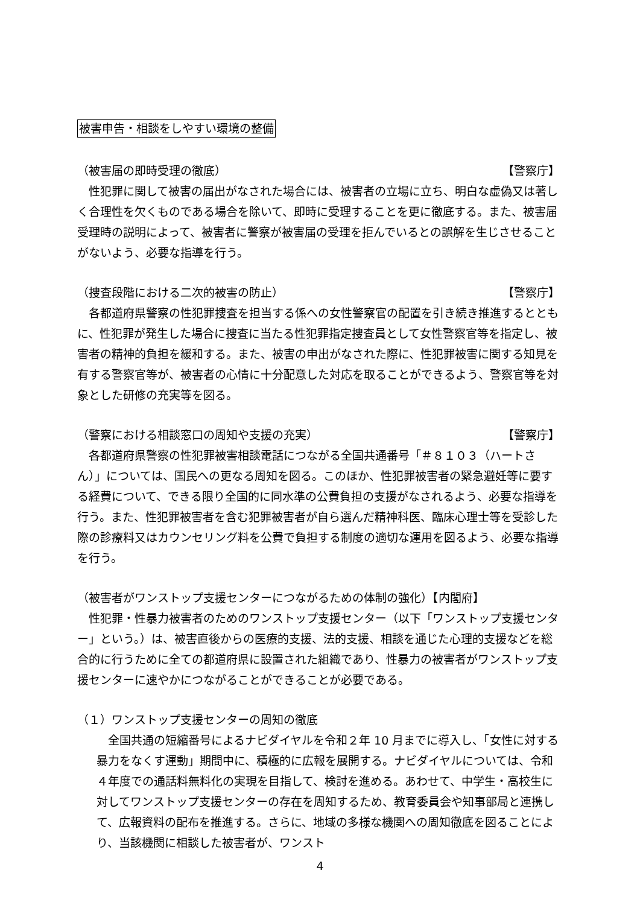被害申告・相談をしやすい環境の整備
（被害届の即時受理の徹底） 【警察庁】
性犯罪に関して被害の届出がなされた場合には、被害者の立場に立ち、明白な虚偽又は著しく合理性を欠くものである場合を除いて、即時に受理することを更に徹底する。また、被害届受理時の説明によって、被害者に警察が被害届の受理を拒んでいるとの誤解を生じさせることがないよう、必要な指導を行う。
（捜査段階における二次的被害の防止） 【警察庁】
各都道府県警察の性犯罪捜査を担当する係への女性警察官の配置を引き続き推進するとともに、性犯罪が発生した場合に捜査に当たる性犯罪指定捜査員として女性警察官等を指定し、被害者の精神的負担を緩和する。また、被害の申出がなされた際に、性犯罪被害に関する知見を有する警察官等が、被害者の心情に十分配意した対応を取ることができるよう、警察官等を対象とした研修の充実等を図る。
（警察における相談窓口の周知や支援の充実） 【警察庁】
各都道府県警察の性犯罪被害相談電話につながる全国共通番号「＃８１０３（ハートさん）」については、国民への更なる周知を図る。このほか、性犯罪被害者の緊急避妊等に要する経費について、できる限り全国的に同水準の公費負担の支援がなされるよう、必要な指導を行う。また、性犯罪被害者を含む犯罪被害者が自ら選んだ精神科医、臨床心理士等を受診した際の診療料又はカウンセリング料を公費で負担する制度の適切な運用を図るよう、必要な指導を行う。
（被害者がワンストップ支援センターにつながるための体制の強化）【内閣府】
性犯罪・性暴力被害者のためのワンストップ支援センター（以下「ワンストップ支援センター」という。）は、被害直後からの医療的支援、法的支援、相談を通じた心理的支援などを総合的に行うために全ての都道府県に設置された組織であり、性暴力の被害者がワンストップ支援センターに速やかにつながることができることが必要である。
（１）ワンストップ支援センターの周知の徹底
全国共通の短縮番号によるナビダイヤルを令和２年 10 月までに導入し、「女性に対する暴力をなくす運動」期間中に、積極的に広報を展開する。ナビダイヤルについては、令和４年度での通話料無料化の実現を目指して、検討を進める。あわせて、中学生・高校生に対してワンストップ支援センターの存在を周知するため、教育委員会や知事部局と連携して、広報資料の配布を推進する。さらに、地域の多様な機関への周知徹底を図ることにより、当該機関に相談した被害者が、ワンスト
4